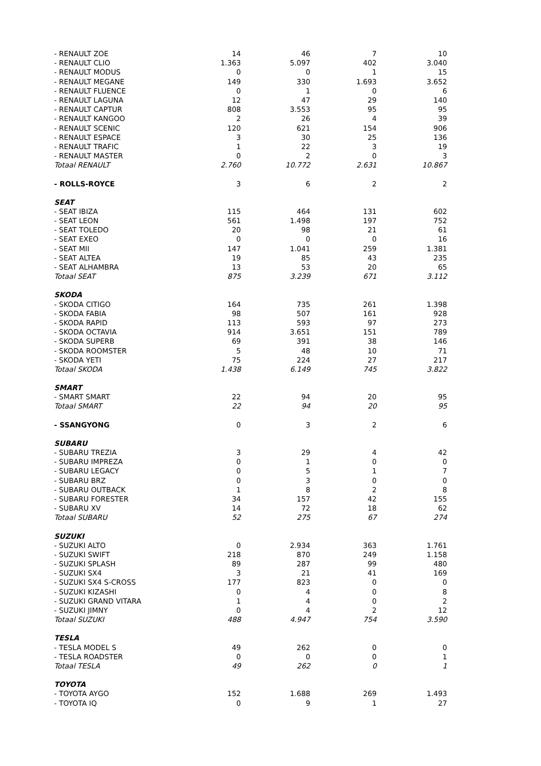| - RENAULT ZOE | 14 | 46 | 7 | 10 |
| - RENAULT CLIO | 1.363 | 5.097 | 402 | 3.040 |
| - RENAULT MODUS | 0 | 0 | 1 | 15 |
| - RENAULT MEGANE | 149 | 330 | 1.693 | 3.652 |
| - RENAULT FLUENCE | 0 | 1 | 0 | 6 |
| - RENAULT LAGUNA | 12 | 47 | 29 | 140 |
| - RENAULT CAPTUR | 808 | 3.553 | 95 | 95 |
| - RENAULT KANGOO | 2 | 26 | 4 | 39 |
| - RENAULT SCENIC | 120 | 621 | 154 | 906 |
| - RENAULT ESPACE | 3 | 30 | 25 | 136 |
| - RENAULT TRAFIC | 1 | 22 | 3 | 19 |
| - RENAULT MASTER | 0 | 2 | 0 | 3 |
| Totaal RENAULT | 2.760 | 10.772 | 2.631 | 10.867 |
| - ROLLS-ROYCE | 3 | 6 | 2 | 2 |
| SEAT | | | | |
| - SEAT IBIZA | 115 | 464 | 131 | 602 |
| - SEAT LEON | 561 | 1.498 | 197 | 752 |
| - SEAT TOLEDO | 20 | 98 | 21 | 61 |
| - SEAT EXEO | 0 | 0 | 0 | 16 |
| - SEAT MII | 147 | 1.041 | 259 | 1.381 |
| - SEAT ALTEA | 19 | 85 | 43 | 235 |
| - SEAT ALHAMBRA | 13 | 53 | 20 | 65 |
| Totaal SEAT | 875 | 3.239 | 671 | 3.112 |
| SKODA | | | | |
| - SKODA CITIGO | 164 | 735 | 261 | 1.398 |
| - SKODA FABIA | 98 | 507 | 161 | 928 |
| - SKODA RAPID | 113 | 593 | 97 | 273 |
| - SKODA OCTAVIA | 914 | 3.651 | 151 | 789 |
| - SKODA SUPERB | 69 | 391 | 38 | 146 |
| - SKODA ROOMSTER | 5 | 48 | 10 | 71 |
| - SKODA YETI | 75 | 224 | 27 | 217 |
| Totaal SKODA | 1.438 | 6.149 | 745 | 3.822 |
| SMART | | | | |
| - SMART SMART | 22 | 94 | 20 | 95 |
| Totaal SMART | 22 | 94 | 20 | 95 |
| - SSANGYONG | 0 | 3 | 2 | 6 |
| SUBARU | | | | |
| - SUBARU TREZIA | 3 | 29 | 4 | 42 |
| - SUBARU IMPREZA | 0 | 1 | 0 | 0 |
| - SUBARU LEGACY | 0 | 5 | 1 | 7 |
| - SUBARU BRZ | 0 | 3 | 0 | 0 |
| - SUBARU OUTBACK | 1 | 8 | 2 | 8 |
| - SUBARU FORESTER | 34 | 157 | 42 | 155 |
| - SUBARU XV | 14 | 72 | 18 | 62 |
| Totaal SUBARU | 52 | 275 | 67 | 274 |
| SUZUKI | | | | |
| - SUZUKI ALTO | 0 | 2.934 | 363 | 1.761 |
| - SUZUKI SWIFT | 218 | 870 | 249 | 1.158 |
| - SUZUKI SPLASH | 89 | 287 | 99 | 480 |
| - SUZUKI SX4 | 3 | 21 | 41 | 169 |
| - SUZUKI SX4 S-CROSS | 177 | 823 | 0 | 0 |
| - SUZUKI KIZASHI | 0 | 4 | 0 | 8 |
| - SUZUKI GRAND VITARA | 1 | 4 | 0 | 2 |
| - SUZUKI JIMNY | 0 | 4 | 2 | 12 |
| Totaal SUZUKI | 488 | 4.947 | 754 | 3.590 |
| TESLA | | | | |
| - TESLA MODEL S | 49 | 262 | 0 | 0 |
| - TESLA ROADSTER | 0 | 0 | 0 | 1 |
| Totaal TESLA | 49 | 262 | 0 | 1 |
| TOYOTA | | | | |
| - TOYOTA AYGO | 152 | 1.688 | 269 | 1.493 |
| - TOYOTA IQ | 0 | 9 | 1 | 27 |